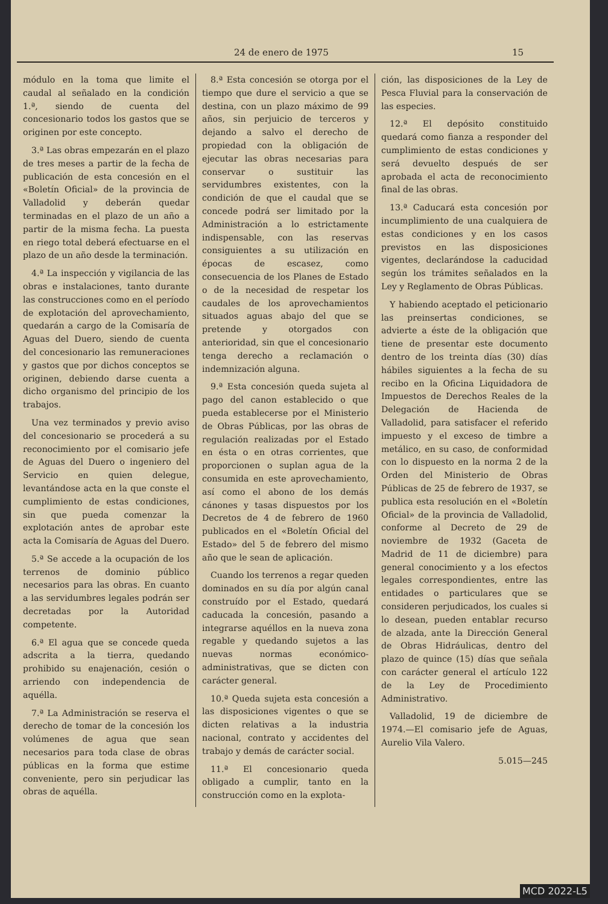24 de enero de 1975 15
módulo en la toma que limite el caudal al señalado en la condición 1.ª, siendo de cuenta del concesionario todos los gastos que se originen por este concepto.
3.ª Las obras empezarán en el plazo de tres meses a partir de la fecha de publicación de esta concesión en el «Boletín Oficial» de la provincia de Valladolid y deberán quedar terminadas en el plazo de un año a partir de la misma fecha. La puesta en riego total deberá efectuarse en el plazo de un año desde la terminación.
4.ª La inspección y vigilancia de las obras e instalaciones, tanto durante las construcciones como en el período de explotación del aprovechamiento, quedarán a cargo de la Comisaría de Aguas del Duero, siendo de cuenta del concesionario las remuneraciones y gastos que por dichos conceptos se originen, debiendo darse cuenta a dicho organismo del principio de los trabajos.
Una vez terminados y previo aviso del concesionario se procederá a su reconocimiento por el comisario jefe de Aguas del Duero o ingeniero del Servicio en quien delegue, levantándose acta en la que conste el cumplimiento de estas condiciones, sin que pueda comenzar la explotación antes de aprobar este acta la Comisaría de Aguas del Duero.
5.ª Se accede a la ocupación de los terrenos de dominio público necesarios para las obras. En cuanto a las servidumbres legales podrán ser decretadas por la Autoridad competente.
6.ª El agua que se concede queda adscrita a la tierra, quedando prohibido su enajenación, cesión o arriendo con independencia de aquélla.
7.ª La Administración se reserva el derecho de tomar de la concesión los volúmenes de agua que sean necesarios para toda clase de obras públicas en la forma que estime conveniente, pero sin perjudicar las obras de aquélla.
8.ª Esta concesión se otorga por el tiempo que dure el servicio a que se destina, con un plazo máximo de 99 años, sin perjuicio de terceros y dejando a salvo el derecho de propiedad con la obligación de ejecutar las obras necesarias para conservar o sustituir las servidumbres existentes, con la condición de que el caudal que se concede podrá ser limitado por la Administración a lo estrictamente indispensable, con las reservas consiguientes a su utilización en épocas de escasez, como consecuencia de los Planes de Estado o de la necesidad de respetar los caudales de los aprovechamientos situados aguas abajo del que se pretende y otorgados con anterioridad, sin que el concesionario tenga derecho a reclamación o indemnización alguna.
9.ª Esta concesión queda sujeta al pago del canon establecido o que pueda establecerse por el Ministerio de Obras Públicas, por las obras de regulación realizadas por el Estado en ésta o en otras corrientes, que proporcionen o suplan agua de la consumida en este aprovechamiento, así como el abono de los demás cánones y tasas dispuestos por los Decretos de 4 de febrero de 1960 publicados en el «Boletín Oficial del Estado» del 5 de febrero del mismo año que le sean de aplicación.
Cuando los terrenos a regar queden dominados en su día por algún canal construído por el Estado, quedará caducada la concesión, pasando a integrarse aquéllos en la nueva zona regable y quedando sujetos a las nuevas normas económico-administrativas, que se dicten con carácter general.
10.ª Queda sujeta esta concesión a las disposiciones vigentes o que se dicten relativas a la industria nacional, contrato y accidentes del trabajo y demás de carácter social.
11.ª El concesionario queda obligado a cumplir, tanto en la construcción como en la explota-
ción, las disposiciones de la Ley de Pesca Fluvial para la conservación de las especies.
12.ª El depósito constituido quedará como fianza a responder del cumplimiento de estas condiciones y será devuelto después de ser aprobada el acta de reconocimiento final de las obras.
13.ª Caducará esta concesión por incumplimiento de una cualquiera de estas condiciones y en los casos previstos en las disposiciones vigentes, declarándose la caducidad según los trámites señalados en la Ley y Reglamento de Obras Públicas.
Y habiendo aceptado el peticionario las preinsertas condiciones, se advierte a éste de la obligación que tiene de presentar este documento dentro de los treinta días (30) días hábiles siguientes a la fecha de su recibo en la Oficina Liquidadora de Impuestos de Derechos Reales de la Delegación de Hacienda de Valladolid, para satisfacer el referido impuesto y el exceso de timbre a metálico, en su caso, de conformidad con lo dispuesto en la norma 2 de la Orden del Ministerio de Obras Públicas de 25 de febrero de 1937, se publica esta resolución en el «Boletín Oficial» de la provincia de Valladolid, conforme al Decreto de 29 de noviembre de 1932 (Gaceta de Madrid de 11 de diciembre) para general conocimiento y a los efectos legales correspondientes, entre las entidades o particulares que se consideren perjudicados, los cuales si lo desean, pueden entablar recurso de alzada, ante la Dirección General de Obras Hidráulicas, dentro del plazo de quince (15) días que señala con carácter general el artículo 122 de la Ley de Procedimiento Administrativo.
Valladolid, 19 de diciembre de 1974.—El comisario jefe de Aguas, Aurelio Vila Valero.
5.015—245
MCD 2022-L5